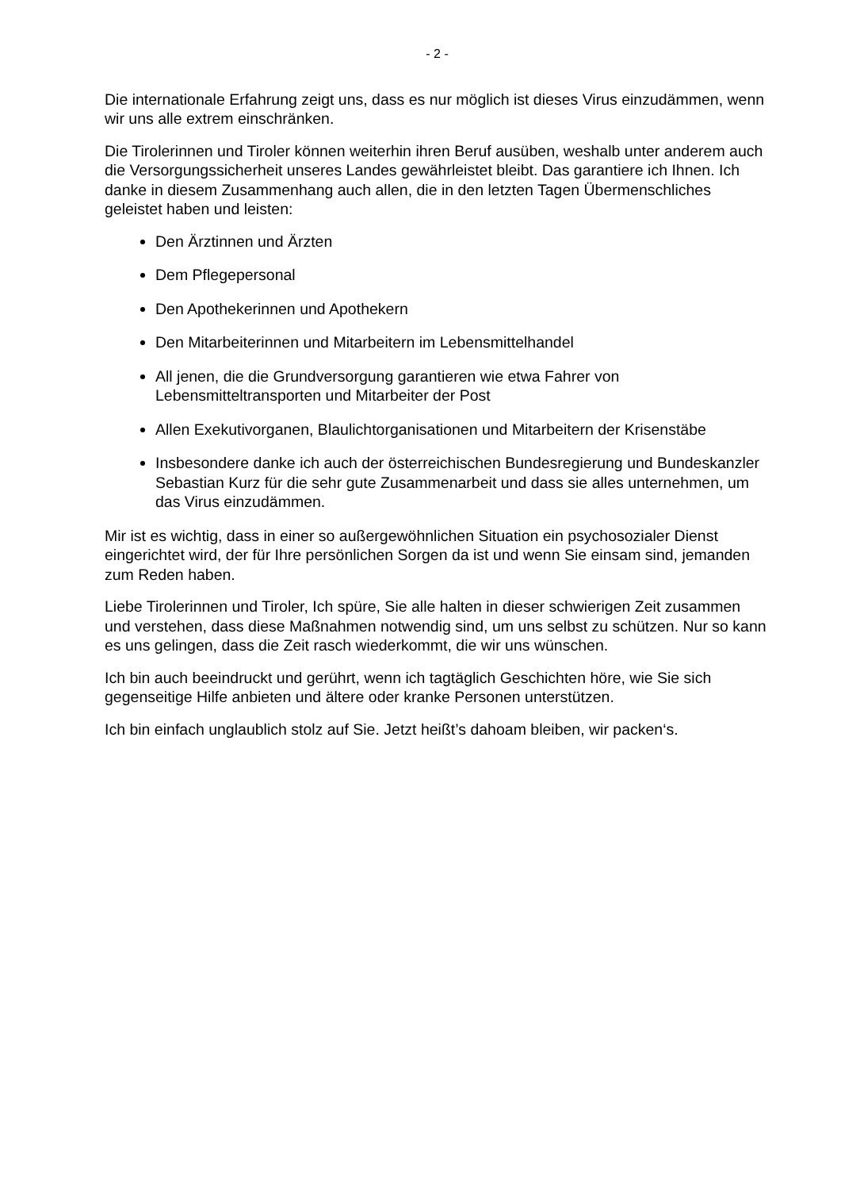- 2 -
Die internationale Erfahrung zeigt uns, dass es nur möglich ist dieses Virus einzudämmen, wenn wir uns alle extrem einschränken.
Die Tirolerinnen und Tiroler können weiterhin ihren Beruf ausüben, weshalb unter anderem auch die Versorgungssicherheit unseres Landes gewährleistet bleibt. Das garantiere ich Ihnen. Ich danke in diesem Zusammenhang auch allen, die in den letzten Tagen Übermenschliches geleistet haben und leisten:
Den Ärztinnen und Ärzten
Dem Pflegepersonal
Den Apothekerinnen und Apothekern
Den Mitarbeiterinnen und Mitarbeitern im Lebensmittelhandel
All jenen, die die Grundversorgung garantieren wie etwa Fahrer von Lebensmitteltransporten und Mitarbeiter der Post
Allen Exekutivorganen, Blaulichtorganisationen und Mitarbeitern der Krisenstäbe
Insbesondere danke ich auch der österreichischen Bundesregierung und Bundeskanzler Sebastian Kurz für die sehr gute Zusammenarbeit und dass sie alles unternehmen, um das Virus einzudämmen.
Mir ist es wichtig, dass in einer so außergewöhnlichen Situation ein psychosozialer Dienst eingerichtet wird, der für Ihre persönlichen Sorgen da ist und wenn Sie einsam sind, jemanden zum Reden haben.
Liebe Tirolerinnen und Tiroler, Ich spüre, Sie alle halten in dieser schwierigen Zeit zusammen und verstehen, dass diese Maßnahmen notwendig sind, um uns selbst zu schützen. Nur so kann es uns gelingen, dass die Zeit rasch wiederkommt, die wir uns wünschen.
Ich bin auch beeindruckt und gerührt, wenn ich tagtäglich Geschichten höre, wie Sie sich gegenseitige Hilfe anbieten und ältere oder kranke Personen unterstützen.
Ich bin einfach unglaublich stolz auf Sie. Jetzt heißt’s dahoam bleiben, wir packen‘s.